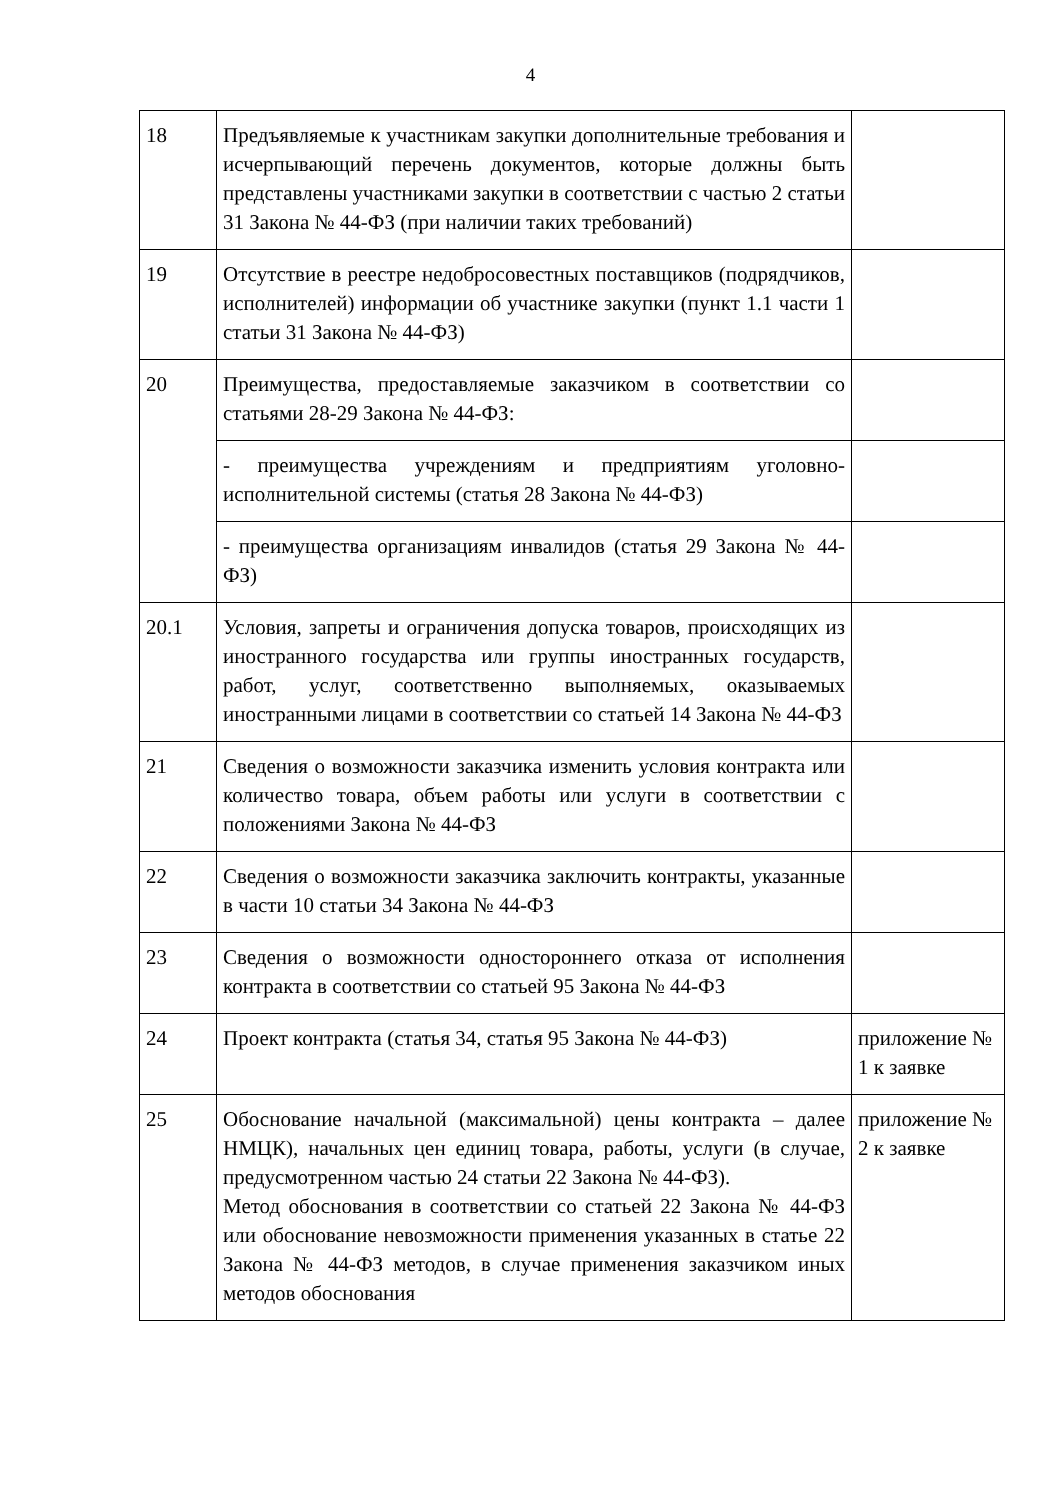4
| 18 | Предъявляемые к участникам закупки дополнительные требования и исчерпывающий перечень документов, которые должны быть представлены участниками закупки в соответствии с частью 2 статьи 31 Закона № 44-ФЗ (при наличии таких требований) | |
| 19 | Отсутствие в реестре недобросовестных поставщиков (подрядчиков, исполнителей) информации об участнике закупки (пункт 1.1 части 1 статьи 31 Закона № 44-ФЗ) | |
| 20 | Преимущества, предоставляемые заказчиком в соответствии со статьями 28-29 Закона № 44-ФЗ: | |
| | - преимущества учреждениям и предприятиям уголовно-исполнительной системы (статья 28 Закона № 44-ФЗ) | |
| | - преимущества организациям инвалидов (статья 29 Закона № 44-ФЗ) | |
| 20.1 | Условия, запреты и ограничения допуска товаров, происходящих из иностранного государства или группы иностранных государств, работ, услуг, соответственно выполняемых, оказываемых иностранными лицами в соответствии со статьей 14 Закона № 44-ФЗ | |
| 21 | Сведения о возможности заказчика изменить условия контракта или количество товара, объем работы или услуги в соответствии с положениями Закона № 44-ФЗ | |
| 22 | Сведения о возможности заказчика заключить контракты, указанные в части 10 статьи 34 Закона № 44-ФЗ | |
| 23 | Сведения о возможности одностороннего отказа от исполнения контракта в соответствии со статьей 95 Закона № 44-ФЗ | |
| 24 | Проект контракта (статья 34, статья 95 Закона № 44-ФЗ) | приложение № 1 к заявке |
| 25 | Обоснование начальной (максимальной) цены контракта – далее НМЦК), начальных цен единиц товара, работы, услуги (в случае, предусмотренном частью 24 статьи 22 Закона № 44-ФЗ). Метод обоснования в соответствии со статьей 22 Закона № 44-ФЗ или обоснование невозможности применения указанных в статье 22 Закона № 44-ФЗ методов, в случае применения заказчиком иных методов обоснования | приложение № 2 к заявке |